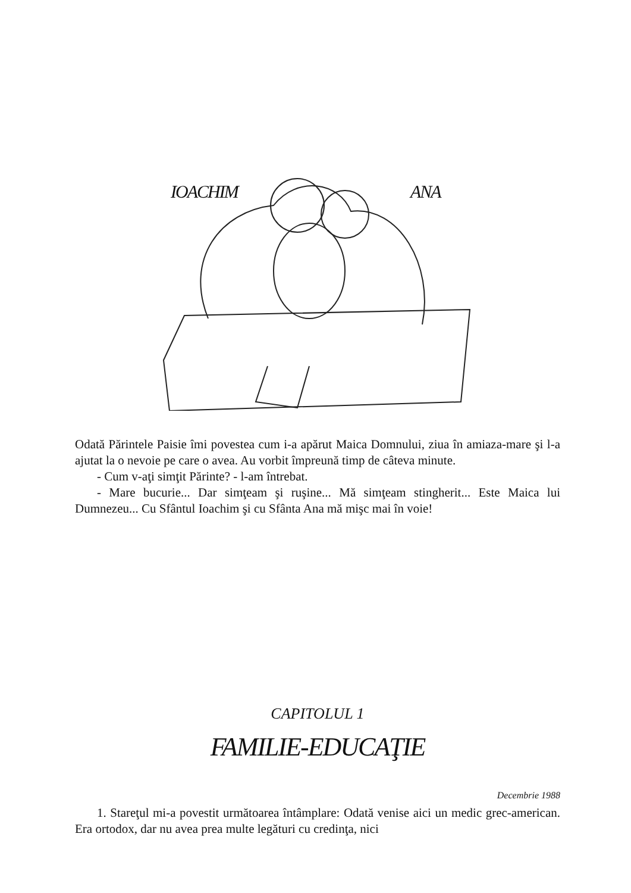IOACHIM ANA
Odată Părintele Paisie îmi povestea cum i-a apărut Maica Domnului, ziua în amiaza-mare şi l-a ajutat la o nevoie pe care o avea. Au vorbit împreună timp de câteva minute.
- Cum v-aţi simţit Părinte? - l-am întrebat.
- Mare bucurie... Dar simţeam şi ruşine... Mă simţeam stingherit... Este Maica lui Dumnezeu... Cu Sfântul Ioachim şi cu Sfânta Ana mă mişc mai în voie!
CAPITOLUL 1
FAMILIE-EDUCAŢIE
Decembrie 1988
1. Stareţul mi-a povestit următoarea întâmplare: Odată venise aici un medic grec-american. Era ortodox, dar nu avea prea multe legături cu credinţa, nici